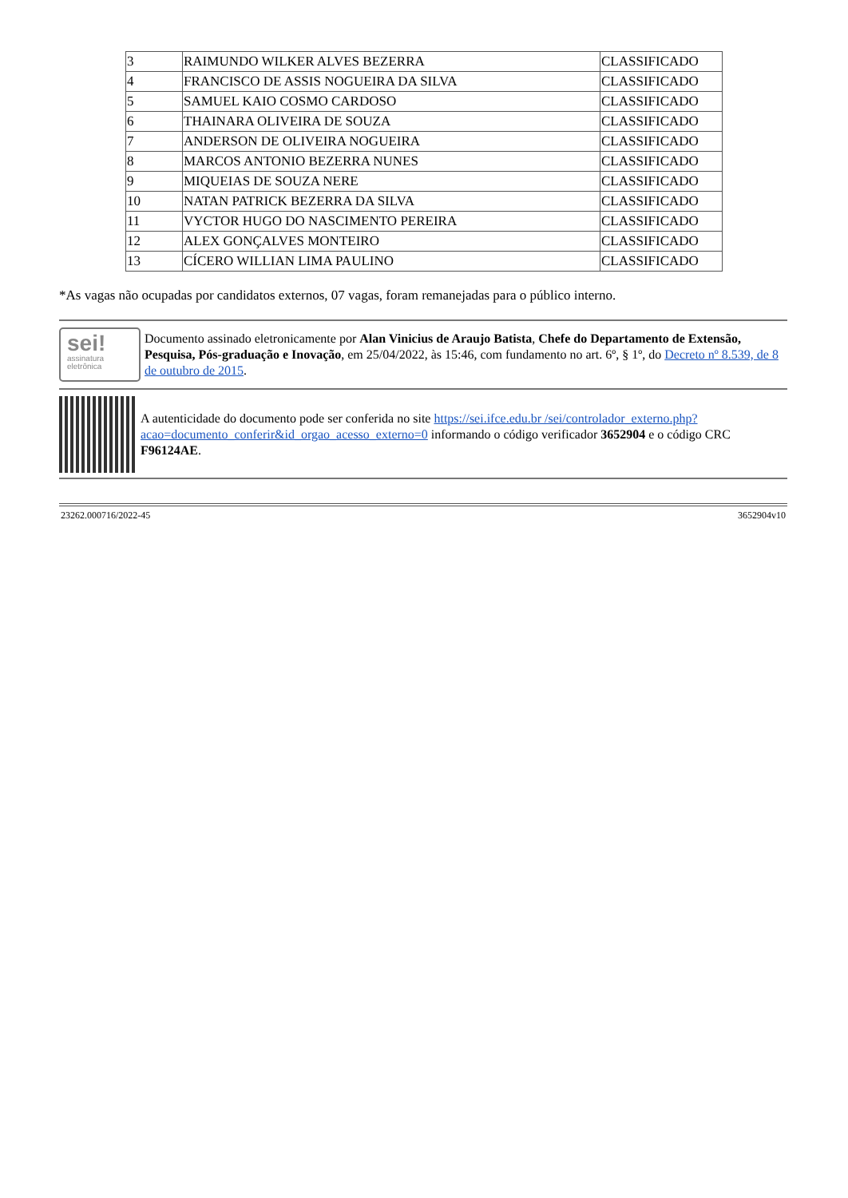| 3 | RAIMUNDO WILKER ALVES BEZERRA | CLASSIFICADO |
| 4 | FRANCISCO DE ASSIS NOGUEIRA DA SILVA | CLASSIFICADO |
| 5 | SAMUEL KAIO COSMO CARDOSO | CLASSIFICADO |
| 6 | THAINARA OLIVEIRA DE SOUZA | CLASSIFICADO |
| 7 | ANDERSON DE OLIVEIRA NOGUEIRA | CLASSIFICADO |
| 8 | MARCOS ANTONIO BEZERRA NUNES | CLASSIFICADO |
| 9 | MIQUEIAS DE SOUZA NERE | CLASSIFICADO |
| 10 | NATAN PATRICK BEZERRA DA SILVA | CLASSIFICADO |
| 11 | VYCTOR HUGO DO NASCIMENTO PEREIRA | CLASSIFICADO |
| 12 | ALEX GONÇALVES MONTEIRO | CLASSIFICADO |
| 13 | CÍCERO WILLIAN LIMA PAULINO | CLASSIFICADO |
*As vagas não ocupadas por candidatos externos, 07 vagas, foram remanejadas para o público interno.
sei!
assinatura
eletrônica
Documento assinado eletronicamente por Alan Vinicius de Araujo Batista, Chefe do Departamento de Extensão, Pesquisa, Pós-graduação e Inovação, em 25/04/2022, às 15:46, com fundamento no art. 6º, § 1º, do Decreto nº 8.539, de 8 de outubro de 2015.
A autenticidade do documento pode ser conferida no site https://sei.ifce.edu.br /sei/controlador_externo.php?acao=documento_conferir&id_orgao_acesso_externo=0 informando o código verificador 3652904 e o código CRC F96124AE.
23262.000716/2022-45 3652904v10